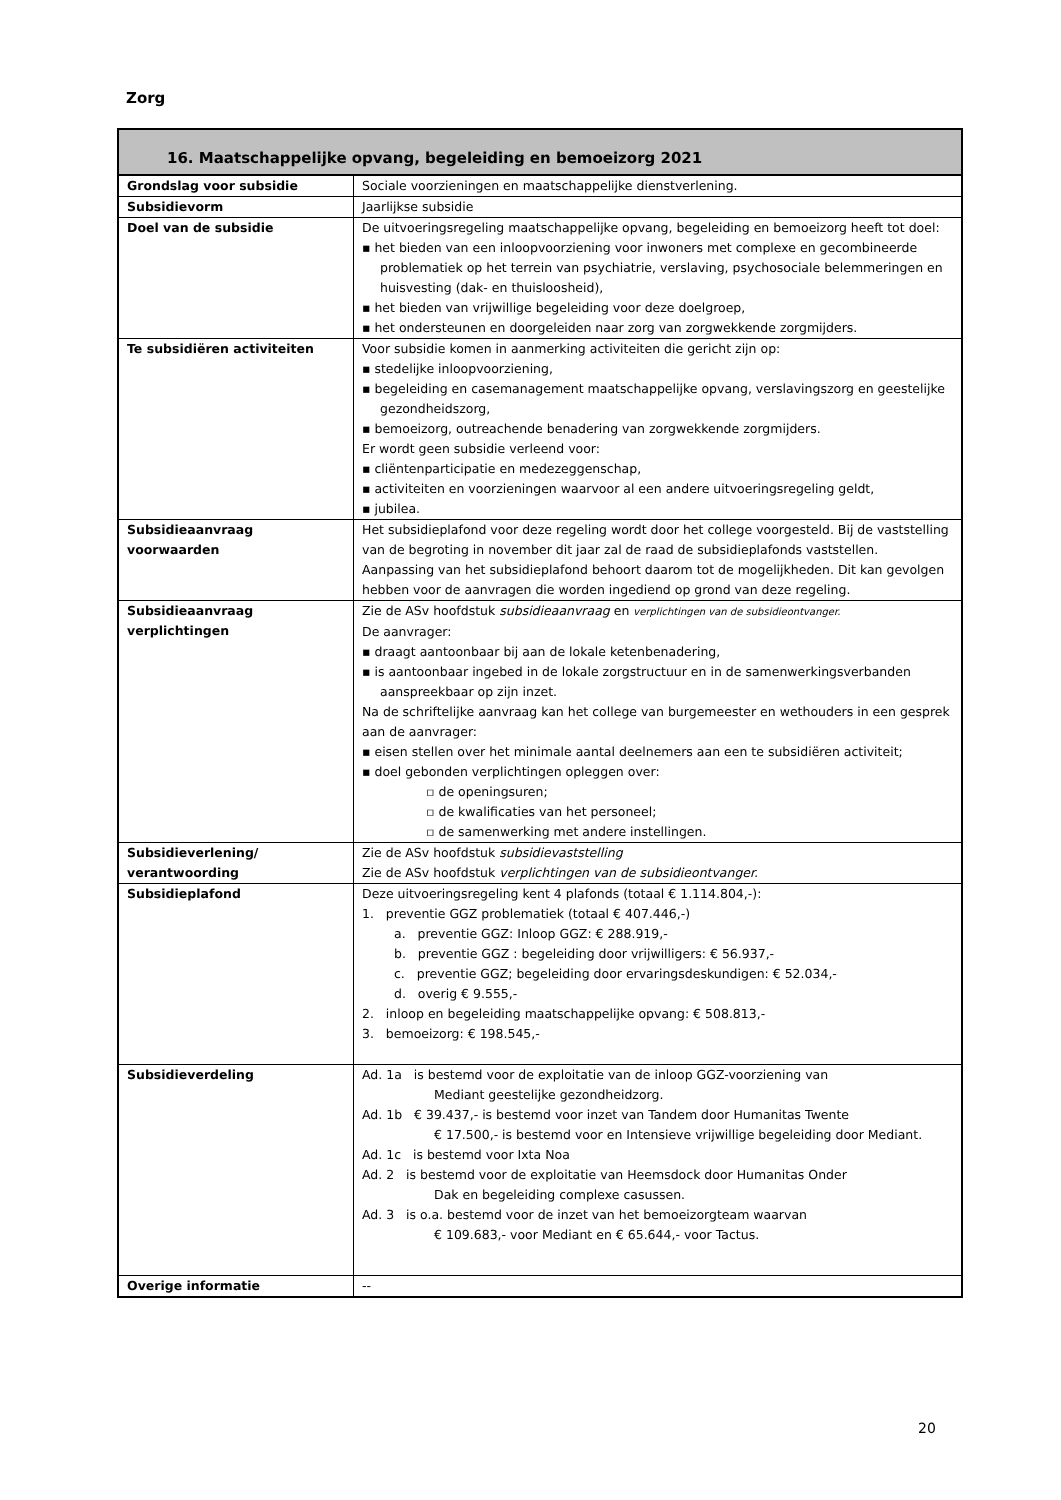Zorg
| 16. Maatschappelijke opvang, begeleiding en bemoeizorg 2021 | |
| --- | --- |
| Grondslag voor subsidie | Sociale voorzieningen en maatschappelijke dienstverlening. |
| Subsidievorm | Jaarlijkse subsidie |
| Doel van de subsidie | De uitvoeringsregeling maatschappelijke opvang, begeleiding en bemoeizorg heeft tot doel: ▪ het bieden van een inloopvoorziening voor inwoners met complexe en gecombineerde problematiek op het terrein van psychiatrie, verslaving, psychosociale belemmeringen en huisvesting (dak- en thuisloosheid), ▪ het bieden van vrijwillige begeleiding voor deze doelgroep, ▪ het ondersteunen en doorgeleiden naar zorg van zorgwekkende zorgmijders. |
| Te subsidiëren activiteiten | Voor subsidie komen in aanmerking activiteiten die gericht zijn op: ▪ stedelijke inloopvoorziening, ▪ begeleiding en casemanagement maatschappelijke opvang, verslavingszorg en geestelijke gezondheidszorg, ▪ bemoeizorg, outreachende benadering van zorgwekkende zorgmijders. Er wordt geen subsidie verleend voor: ▪ cliëntenparticipatie en medezeggenschap, ▪ activiteiten en voorzieningen waarvoor al een andere uitvoeringsregeling geldt, ▪ jubilea. |
| Subsidieaanvraag voorwaarden | Het subsidieplafond voor deze regeling wordt door het college voorgesteld. Bij de vaststelling van de begroting in november dit jaar zal de raad de subsidieplafonds vaststellen. Aanpassing van het subsidieplafond behoort daarom tot de mogelijkheden. Dit kan gevolgen hebben voor de aanvragen die worden ingediend op grond van deze regeling. |
| Subsidieaanvraag verplichtingen | Zie de ASv hoofdstuk subsidieaanvraag en verplichtingen van de subsidieontvanger. De aanvrager: ▪ draagt aantoonbaar bij aan de lokale ketenbenadering, ▪ is aantoonbaar ingebed in de lokale zorgstructuur en in de samenwerkingsverbanden aanspreekbaar op zijn inzet. Na de schriftelijke aanvraag kan het college van burgemeester en wethouders in een gesprek aan de aanvrager: ▪ eisen stellen over het minimale aantal deelnemers aan een te subsidiëren activiteit; ▪ doel gebonden verplichtingen opleggen over: ▫ de openingsuren; ▫ de kwalificaties van het personeel; ▫ de samenwerking met andere instellingen. |
| Subsidieverlening/ verantwoording | Zie de ASv hoofdstuk subsidievaststelling Zie de ASv hoofdstuk verplichtingen van de subsidieontvanger. |
| Subsidieplafond | Deze uitvoeringsregeling kent 4 plafonds (totaal € 1.114.804,-): 1. preventie GGZ problematiek (totaal € 407.446,-) a. preventie GGZ: Inloop GGZ: € 288.919,- b. preventie GGZ : begeleiding door vrijwilligers: € 56.937,- c. preventie GGZ; begeleiding door ervaringsdeskundigen: € 52.034,- d. overig € 9.555,- 2. inloop en begeleiding maatschappelijke opvang: € 508.813,- 3. bemoeizorg: € 198.545,- |
| Subsidieverdeling | Ad. 1a is bestemd voor de exploitatie van de inloop GGZ-voorziening van Mediant geestelijke gezondheidzorg. Ad. 1b € 39.437,- is bestemd voor inzet van Tandem door Humanitas Twente € 17.500,- is bestemd voor en Intensieve vrijwillige begeleiding door Mediant. Ad. 1c is bestemd voor Ixta Noa Ad. 2 is bestemd voor de exploitatie van Heemsdock door Humanitas Onder Dak en begeleiding complexe casussen. Ad. 3 is o.a. bestemd voor de inzet van het bemoeizorgteam waarvan € 109.683,- voor Mediant en € 65.644,- voor Tactus. |
| Overige informatie | -- |
20